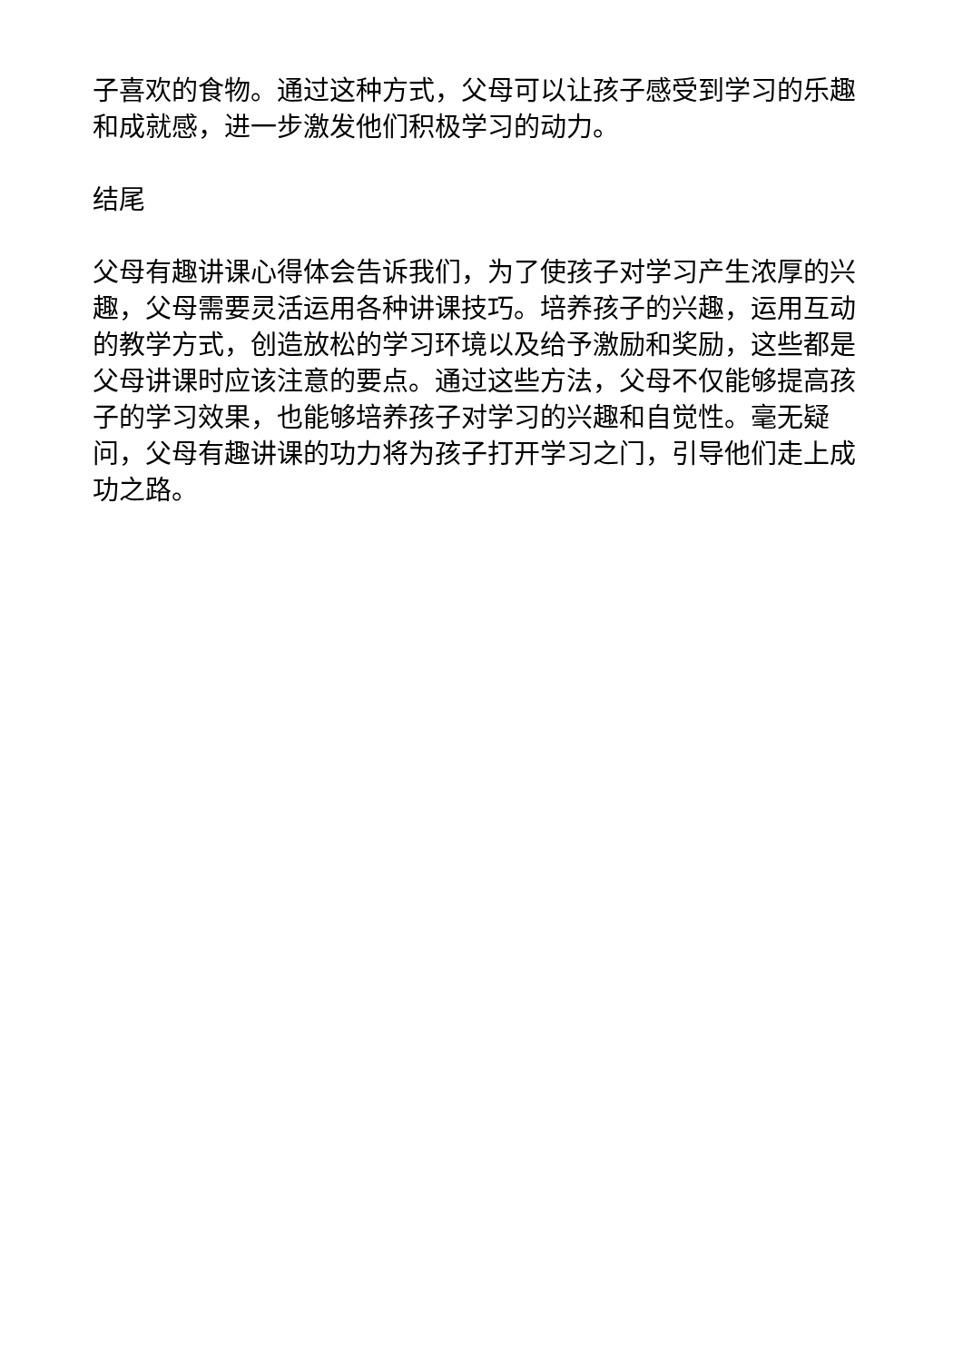子喜欢的食物。通过这种方式，父母可以让孩子感受到学习的乐趣和成就感，进一步激发他们积极学习的动力。
结尾
父母有趣讲课心得体会告诉我们，为了使孩子对学习产生浓厚的兴趣，父母需要灵活运用各种讲课技巧。培养孩子的兴趣，运用互动的教学方式，创造放松的学习环境以及给予激励和奖励，这些都是父母讲课时应该注意的要点。通过这些方法，父母不仅能够提高孩子的学习效果，也能够培养孩子对学习的兴趣和自觉性。毫无疑问，父母有趣讲课的功力将为孩子打开学习之门，引导他们走上成功之路。